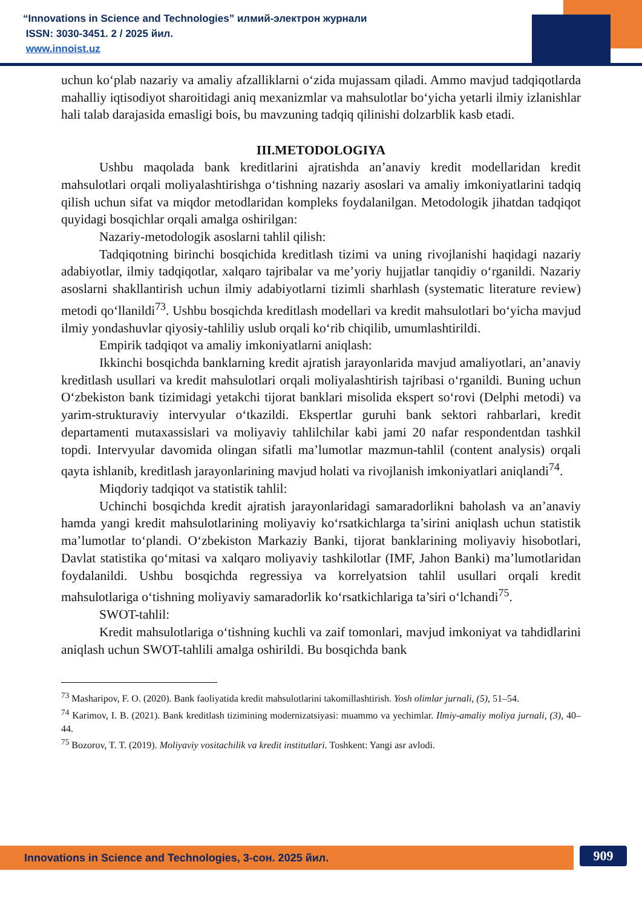“Innovations in Science and Technologies” илмий-электрон журнали
ISSN: 3030-3451. 2 / 2025 йил.
www.innoist.uz
uchun ko‘plab nazariy va amaliy afzalliklarni o‘zida mujassam qiladi. Ammo mavjud tadqiqotlarda mahalliy iqtisodiyot sharoitidagi aniq mexanizmlar va mahsulotlar bo‘yicha yetarli ilmiy izlanishlar hali talab darajasida emasligi bois, bu mavzuning tadqiq qilinishi dolzarblik kasb etadi.
III.METODOLOGIYA
Ushbu maqolada bank kreditlarini ajratishda an’anaviy kredit modellaridan kredit mahsulotlari orqali moliyalashtirishga o‘tishning nazariy asoslari va amaliy imkoniyatlarini tadqiq qilish uchun sifat va miqdor metodlaridan kompleks foydalanilgan. Metodologik jihatdan tadqiqot quyidagi bosqichlar orqali amalga oshirilgan:
Nazariy-metodologik asoslarni tahlil qilish:
Tadqiqotning birinchi bosqichida kreditlash tizimi va uning rivojlanishi haqidagi nazariy adabiyotlar, ilmiy tadqiqotlar, xalqaro tajribalar va me’yoriy hujjatlar tanqidiy o‘rganildi. Nazariy asoslarni shakllantirish uchun ilmiy adabiyotlarni tizimli sharhlash (systematic literature review) metodi qo‘llanildi<sup>73</sup>. Ushbu bosqichda kreditlash modellari va kredit mahsulotlari bo‘yicha mavjud ilmiy yondashuvlar qiyosiy-tahliliy uslub orqali ko‘rib chiqilib, umumlashtirildi.
Empirik tadqiqot va amaliy imkoniyatlarni aniqlash:
Ikkinchi bosqichda banklarning kredit ajratish jarayonlarida mavjud amaliyotlari, an’anaviy kreditlash usullari va kredit mahsulotlari orqali moliyalashtirish tajribasi o‘rganildi. Buning uchun O‘zbekiston bank tizimidagi yetakchi tijorat banklari misolida ekspert so‘rovi (Delphi metodi) va yarim-strukturaviy intervyular o‘tkazildi. Ekspertlar guruhi bank sektori rahbarlari, kredit departamenti mutaxassislari va moliyaviy tahlilchilar kabi jami 20 nafar respondentdan tashkil topdi. Intervyular davomida olingan sifatli ma’lumotlar mazmun-tahlil (content analysis) orqali qayta ishlanib, kreditlash jarayonlarining mavjud holati va rivojlanish imkoniyatlari aniqlandi<sup>74</sup>.
Miqdoriy tadqiqot va statistik tahlil:
Uchinchi bosqichda kredit ajratish jarayonlaridagi samaradorlikni baholash va an’anaviy hamda yangi kredit mahsulotlarining moliyaviy ko‘rsatkichlarga ta’sirini aniqlash uchun statistik ma’lumotlar to‘plandi. O‘zbekiston Markaziy Banki, tijorat banklarining moliyaviy hisobotlari, Davlat statistika qo‘mitasi va xalqaro moliyaviy tashkilotlar (IMF, Jahon Banki) ma’lumotlaridan foydalanildi. Ushbu bosqichda regressiya va korrelyatsion tahlil usullari orqali kredit mahsulotlariga o‘tishning moliyaviy samaradorlik ko‘rsatkichlariga ta’siri o‘lchandi<sup>75</sup>.
SWOT-tahlil:
Kredit mahsulotlariga o‘tishning kuchli va zaif tomonlari, mavjud imkoniyat va tahdidlarini aniqlash uchun SWOT-tahlili amalga oshirildi. Bu bosqichda bank
<sup>73</sup> Masharipov, F. O. (2020). Bank faoliyatida kredit mahsulotlarini takomillashtirish. Yosh olimlar jurnali, (5), 51–54.
<sup>74</sup> Karimov, I. B. (2021). Bank kreditlash tizimining modernizatsiyasi: muammo va yechimlar. Ilmiy-amaliy moliya jurnali, (3), 40–44.
<sup>75</sup> Bozorov, T. T. (2019). Moliyaviy vositachilik va kredit institutlari. Toshkent: Yangi asr avlodi.
Innovations in Science and Technologies, 3-сон. 2025 йил. 909